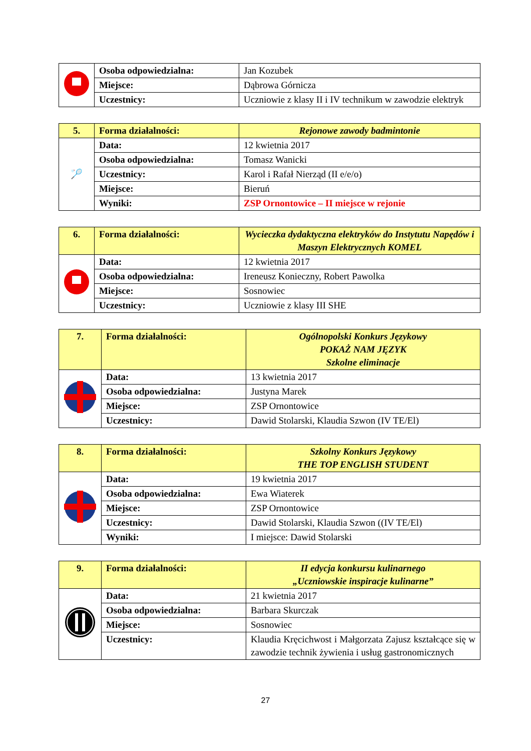| | Osoba odpowiedzialna: | Jan Kozubek |
| | Miejsce: | Dąbrowa Górnicza |
| | Uczestnicy: | Uczniowie z klasy II i IV technikum w zawodzie elektryk |
| 5. | Forma działalności: | Rejonowe zawody badmintonie |
| 🏸 | Data: | 12 kwietnia 2017 |
| | Osoba odpowiedzialna: | Tomasz Wanicki |
| | Uczestnicy: | Karol i Rafał Nierząd (II e/e/o) |
| | Miejsce: | Bieruń |
| | Wyniki: | ZSP Ornontowice – II miejsce w rejonie |
| 6. | Forma działalności: | Wycieczka dydaktyczna elektryków do Instytutu Napędów i Maszyn Elektrycznych KOMEL |
| | Data: | 12 kwietnia 2017 |
| | Osoba odpowiedzialna: | Ireneusz Konieczny, Robert Pawolka |
| | Miejsce: | Sosnowiec |
| | Uczestnicy: | Uczniowie z klasy III SHE |
| 7. | Forma działalności: | Ogólnopolski Konkurs Językowy POKAŻ NAM JĘZYK Szkolne eliminacje |
| | Data: | 13 kwietnia 2017 |
| | Osoba odpowiedzialna: | Justyna Marek |
| | Miejsce: | ZSP Ornontowice |
| | Uczestnicy: | Dawid Stolarski, Klaudia Szwon (IV TE/El) |
| 8. | Forma działalności: | Szkolny Konkurs Językowy THE TOP ENGLISH STUDENT |
| | Data: | 19 kwietnia 2017 |
| | Osoba odpowiedzialna: | Ewa Wiaterek |
| | Miejsce: | ZSP Ornontowice |
| | Uczestnicy: | Dawid Stolarski, Klaudia Szwon ((IV TE/El) |
| | Wyniki: | I miejsce: Dawid Stolarski |
| 9. | Forma działalności: | II edycja konkursu kulinarnego „Uczniowskie inspiracje kulinarne” |
| | Data: | 21 kwietnia 2017 |
| | Osoba odpowiedzialna: | Barbara Skurczak |
| | Miejsce: | Sosnowiec |
| | Uczestnicy: | Klaudia Kręcichwost i Małgorzata Zajusz kształcące się w zawodzie technik żywienia i usług gastronomicznych |
27